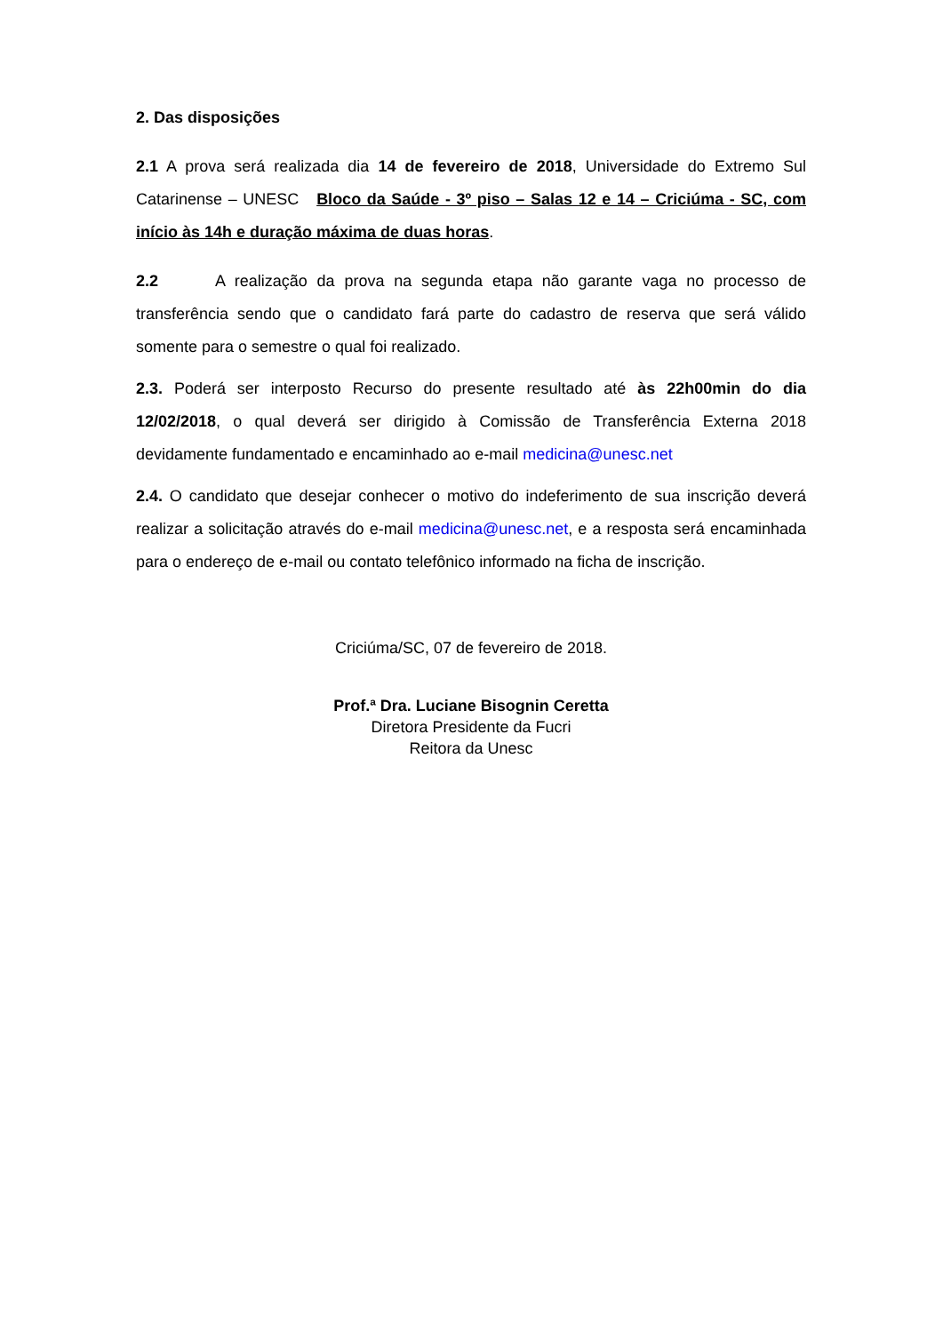2. Das disposições
2.1 A prova será realizada dia 14 de fevereiro de 2018, Universidade do Extremo Sul Catarinense – UNESC Bloco da Saúde - 3º piso – Salas 12 e 14 – Criciúma - SC, com início às 14h e duração máxima de duas horas.
2.2 A realização da prova na segunda etapa não garante vaga no processo de transferência sendo que o candidato fará parte do cadastro de reserva que será válido somente para o semestre o qual foi realizado.
2.3. Poderá ser interposto Recurso do presente resultado até às 22h00min do dia 12/02/2018, o qual deverá ser dirigido à Comissão de Transferência Externa 2018 devidamente fundamentado e encaminhado ao e-mail medicina@unesc.net
2.4. O candidato que desejar conhecer o motivo do indeferimento de sua inscrição deverá realizar a solicitação através do e-mail medicina@unesc.net, e a resposta será encaminhada para o endereço de e-mail ou contato telefônico informado na ficha de inscrição.
Criciúma/SC, 07 de fevereiro de 2018.
Prof.ª Dra. Luciane Bisognin Ceretta
Diretora Presidente da Fucri
Reitora da Unesc